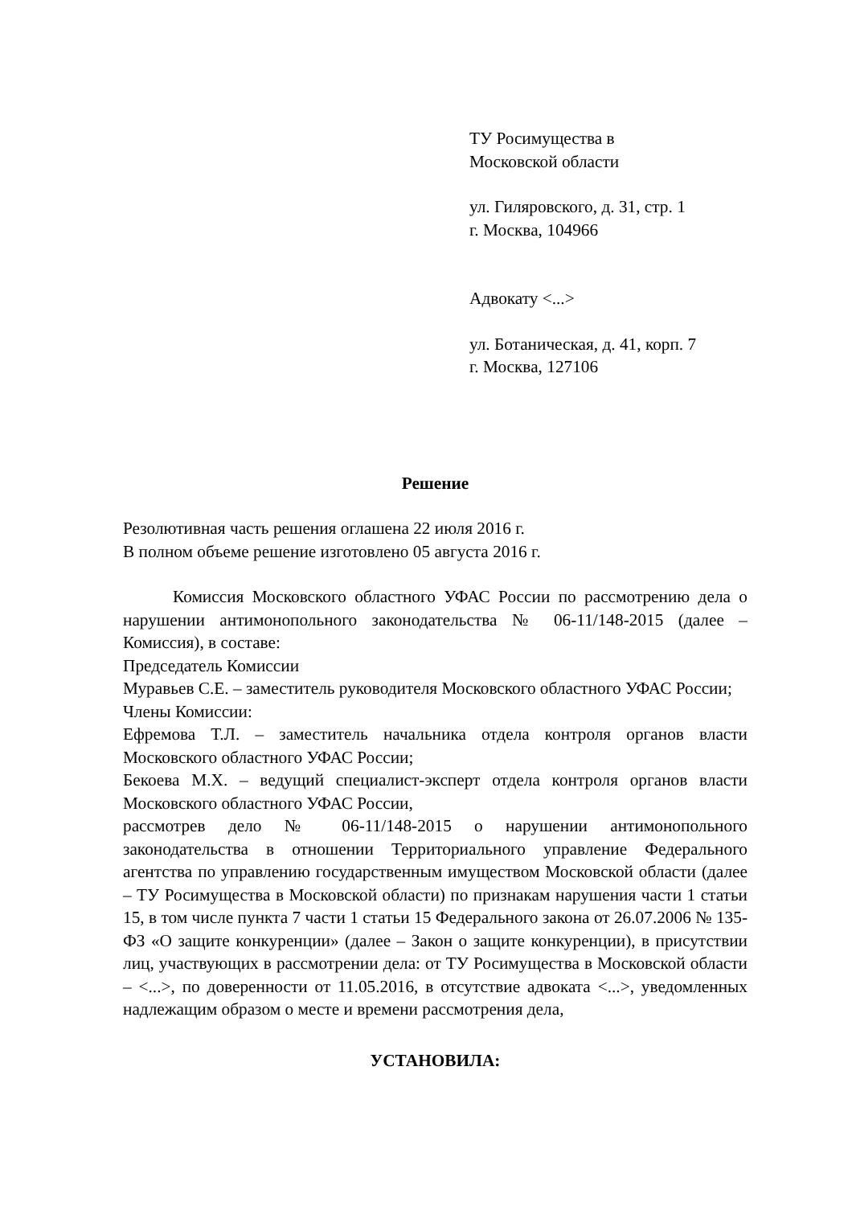ТУ Росимущества в
Московской области
ул. Гиляровского, д. 31, стр. 1
г. Москва, 104966
Адвокату <...>
ул. Ботаническая, д. 41, корп. 7
г. Москва, 127106
Решение
Резолютивная часть решения оглашена 22 июля 2016 г.
В полном объеме решение изготовлено 05 августа 2016 г.
Комиссия Московского областного УФАС России по рассмотрению дела о нарушении антимонопольного законодательства № 06-11/148-2015 (далее – Комиссия), в составе:
Председатель Комиссии
Муравьев С.Е. – заместитель руководителя Московского областного УФАС России;
Члены Комиссии:
Ефремова Т.Л. – заместитель начальника отдела контроля органов власти Московского областного УФАС России;
Бекоева М.Х. – ведущий специалист-эксперт отдела контроля органов власти Московского областного УФАС России,
рассмотрев дело № 06-11/148-2015 о нарушении антимонопольного законодательства в отношении Территориального управление Федерального агентства по управлению государственным имуществом Московской области (далее – ТУ Росимущества в Московской области) по признакам нарушения части 1 статьи 15, в том числе пункта 7 части 1 статьи 15 Федерального закона от 26.07.2006 № 135-ФЗ «О защите конкуренции» (далее – Закон о защите конкуренции), в присутствии лиц, участвующих в рассмотрении дела: от ТУ Росимущества в Московской области – <...>, по доверенности от 11.05.2016, в отсутствие адвоката <...>, уведомленных надлежащим образом о месте и времени рассмотрения дела,
УСТАНОВИЛА: